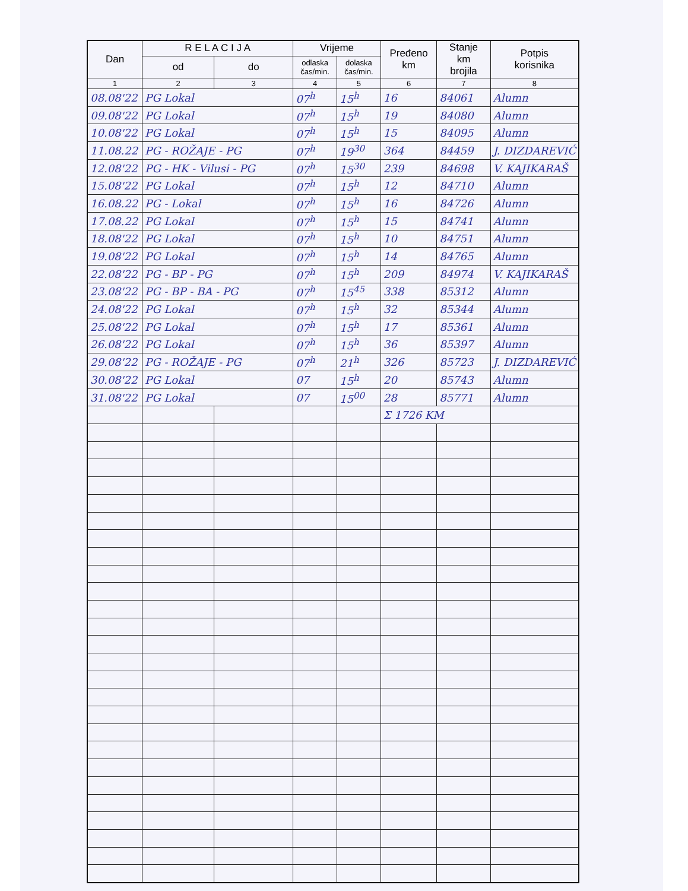| Dan | R E L A C I J A | | Vrijeme | | Pređeno km | Stanje km brojila | Potpis korisnika |
| --- | --- | --- | --- | --- | --- | --- | --- |
| | od | do | odlaska čas/min. | dolaska čas/min. | | | |
| 1 | 2 | 3 | 4 | 5 | 6 | 7 | 8 |
| 08.08'22 | PG Lokal | | 07<sup>h</sup> | 15<sup>h</sup> | 16 | 84061 | Alumn |
| 09.08'22 | PG Lokal | | 07<sup>h</sup> | 15<sup>h</sup> | 19 | 84080 | Alumn |
| 10.08'22 | PG Lokal | | 07<sup>h</sup> | 15<sup>h</sup> | 15 | 84095 | Alumn |
| 11.08.22 | PG - ROŽAJE - PG | | 07<sup>h</sup> | 19<sup>30</sup> | 364 | 84459 | J. DIZDAREVIĆ |
| 12.08'22 | PG - HK - Vilusi - PG | | 07<sup>h</sup> | 15<sup>30</sup> | 239 | 84698 | V. KAJIKARAŠ |
| 15.08'22 | PG Lokal | | 07<sup>h</sup> | 15<sup>h</sup> | 12 | 84710 | Alumn |
| 16.08.22 | PG - Lokal | | 07<sup>h</sup> | 15<sup>h</sup> | 16 | 84726 | Alumn |
| 17.08.22 | PG Lokal | | 07<sup>h</sup> | 15<sup>h</sup> | 15 | 84741 | Alumn |
| 18.08'22 | PG Lokal | | 07<sup>h</sup> | 15<sup>h</sup> | 10 | 84751 | Alumn |
| 19.08'22 | PG Lokal | | 07<sup>h</sup> | 15<sup>h</sup> | 14 | 84765 | Alumn |
| 22.08'22 | PG - BP - PG | | 07<sup>h</sup> | 15<sup>h</sup> | 209 | 84974 | V. KAJIKARAŠ |
| 23.08'22 | PG - BP - BA - PG | | 07<sup>h</sup> | 15<sup>45</sup> | 338 | 85312 | Alumn |
| 24.08'22 | PG Lokal | | 07<sup>h</sup> | 15<sup>h</sup> | 32 | 85344 | Alumn |
| 25.08'22 | PG Lokal | | 07<sup>h</sup> | 15<sup>h</sup> | 17 | 85361 | Alumn |
| 26.08'22 | PG Lokal | | 07<sup>h</sup> | 15<sup>h</sup> | 36 | 85397 | Alumn |
| 29.08'22 | PG - ROŽAJE - PG | | 07<sup>h</sup> | 21<sup>h</sup> | 326 | 85723 | J. DIZDAREVIĆ |
| 30.08'22 | PG Lokal | | 07 | 15<sup>h</sup> | 20 | 85743 | Alumn |
| 31.08'22 | PG Lokal | | 07 | 15<sup>00</sup> | 28 | 85771 | Alumn |
| | | | | | Σ 1726 KM | | |